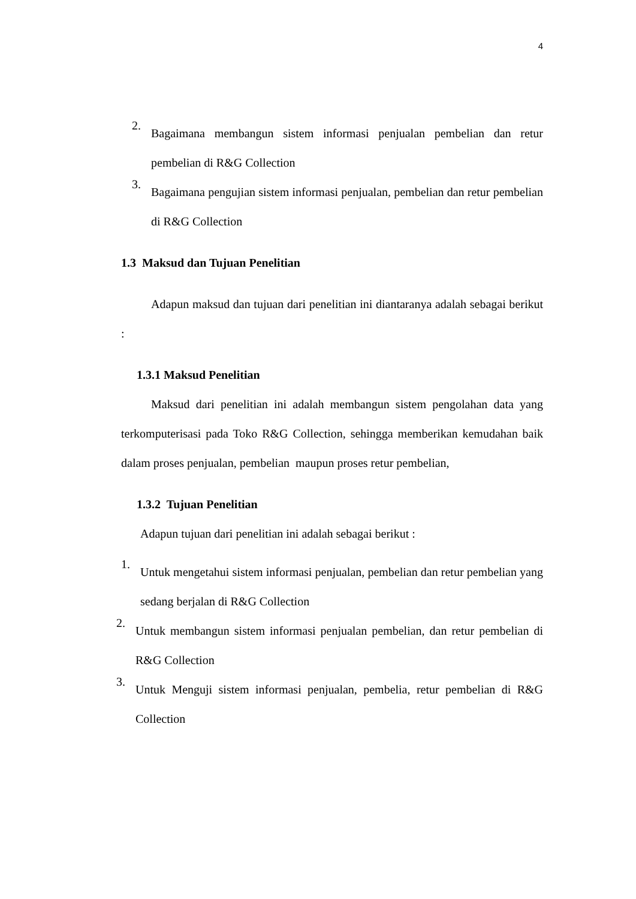4
2. Bagaimana membangun sistem informasi penjualan pembelian dan retur pembelian di R&G Collection
3. Bagaimana pengujian sistem informasi penjualan, pembelian dan retur pembelian di R&G Collection
1.3 Maksud dan Tujuan Penelitian
Adapun maksud dan tujuan dari penelitian ini diantaranya adalah sebagai berikut :
1.3.1 Maksud Penelitian
Maksud dari penelitian ini adalah membangun sistem pengolahan data yang terkomputerisasi pada Toko R&G Collection, sehingga memberikan kemudahan baik dalam proses penjualan, pembelian maupun proses retur pembelian,
1.3.2 Tujuan Penelitian
Adapun tujuan dari penelitian ini adalah sebagai berikut :
1. Untuk mengetahui sistem informasi penjualan, pembelian dan retur pembelian yang sedang berjalan di R&G Collection
2. Untuk membangun sistem informasi penjualan pembelian, dan retur pembelian di R&G Collection
3. Untuk Menguji sistem informasi penjualan, pembelia, retur pembelian di R&G Collection